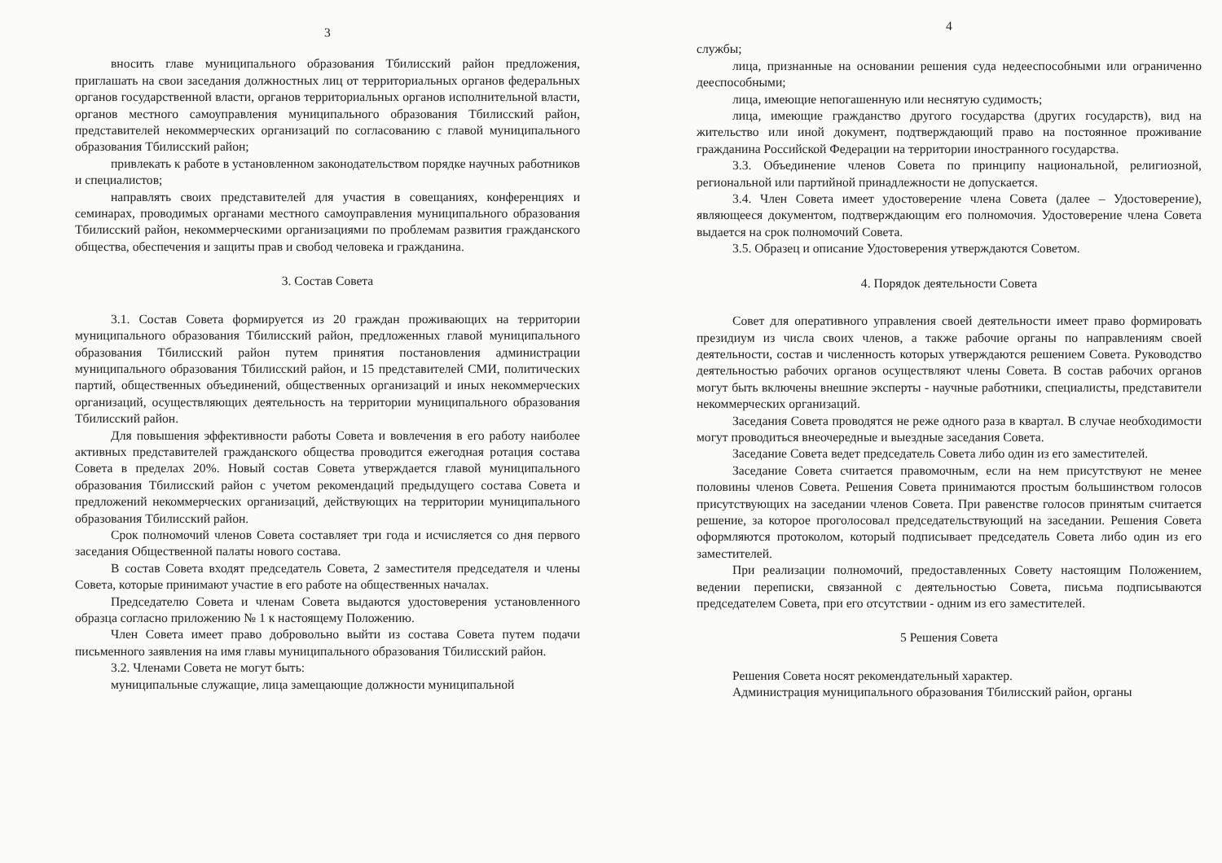3
вносить главе муниципального образования Тбилисский район предложения, приглашать на свои заседания должностных лиц от территориальных органов федеральных органов государственной власти, органов территориальных органов исполнительной власти, органов местного самоуправления муниципального образования Тбилисский район, представителей некоммерческих организаций по согласованию с главой муниципального образования Тбилисский район;
привлекать к работе в установленном законодательством порядке научных работников и специалистов;
направлять своих представителей для участия в совещаниях, конференциях и семинарах, проводимых органами местного самоуправления муниципального образования Тбилисский район, некоммерческими организациями по проблемам развития гражданского общества, обеспечения и защиты прав и свобод человека и гражданина.
3. Состав Совета
3.1. Состав Совета формируется из 20 граждан проживающих на территории муниципального образования Тбилисский район, предложенных главой муниципального образования Тбилисский район путем принятия постановления администрации муниципального образования Тбилисский район, и 15 представителей СМИ, политических партий, общественных объединений, общественных организаций и иных некоммерческих организаций, осуществляющих деятельность на территории муниципального образования Тбилисский район.
Для повышения эффективности работы Совета и вовлечения в его работу наиболее активных представителей гражданского общества проводится ежегодная ротация состава Совета в пределах 20%. Новый состав Совета утверждается главой муниципального образования Тбилисский район с учетом рекомендаций предыдущего состава Совета и предложений некоммерческих организаций, действующих на территории муниципального образования Тбилисский район.
Срок полномочий членов Совета составляет три года и исчисляется со дня первого заседания Общественной палаты нового состава.
В состав Совета входят председатель Совета, 2 заместителя председателя и члены Совета, которые принимают участие в его работе на общественных началах.
Председателю Совета и членам Совета выдаются удостоверения установленного образца согласно приложению № 1 к настоящему Положению.
Член Совета имеет право добровольно выйти из состава Совета путем подачи письменного заявления на имя главы муниципального образования Тбилисский район.
3.2. Членами Совета не могут быть:
муниципальные служащие, лица замещающие должности муниципальной
4
службы;
лица, признанные на основании решения суда недееспособными или ограниченно дееспособными;
лица, имеющие непогашенную или неснятую судимость;
лица, имеющие гражданство другого государства (других государств), вид на жительство или иной документ, подтверждающий право на постоянное проживание гражданина Российской Федерации на территории иностранного государства.
3.3. Объединение членов Совета по принципу национальной, религиозной, региональной или партийной принадлежности не допускается.
3.4. Член Совета имеет удостоверение члена Совета (далее – Удостоверение), являющееся документом, подтверждающим его полномочия. Удостоверение члена Совета выдается на срок полномочий Совета.
3.5. Образец и описание Удостоверения утверждаются Советом.
4. Порядок деятельности Совета
Совет для оперативного управления своей деятельности имеет право формировать президиум из числа своих членов, а также рабочие органы по направлениям своей деятельности, состав и численность которых утверждаются решением Совета. Руководство деятельностью рабочих органов осуществляют члены Совета. В состав рабочих органов могут быть включены внешние эксперты - научные работники, специалисты, представители некоммерческих организаций.
Заседания Совета проводятся не реже одного раза в квартал. В случае необходимости могут проводиться внеочередные и выездные заседания Совета.
Заседание Совета ведет председатель Совета либо один из его заместителей.
Заседание Совета считается правомочным, если на нем присутствуют не менее половины членов Совета. Решения Совета принимаются простым большинством голосов присутствующих на заседании членов Совета. При равенстве голосов принятым считается решение, за которое проголосовал председательствующий на заседании. Решения Совета оформляются протоколом, который подписывает председатель Совета либо один из его заместителей.
При реализации полномочий, предоставленных Совету настоящим Положением, ведении переписки, связанной с деятельностью Совета, письма подписываются председателем Совета, при его отсутствии - одним из его заместителей.
5 Решения Совета
Решения Совета носят рекомендательный характер.
Администрация муниципального образования Тбилисский район, органы